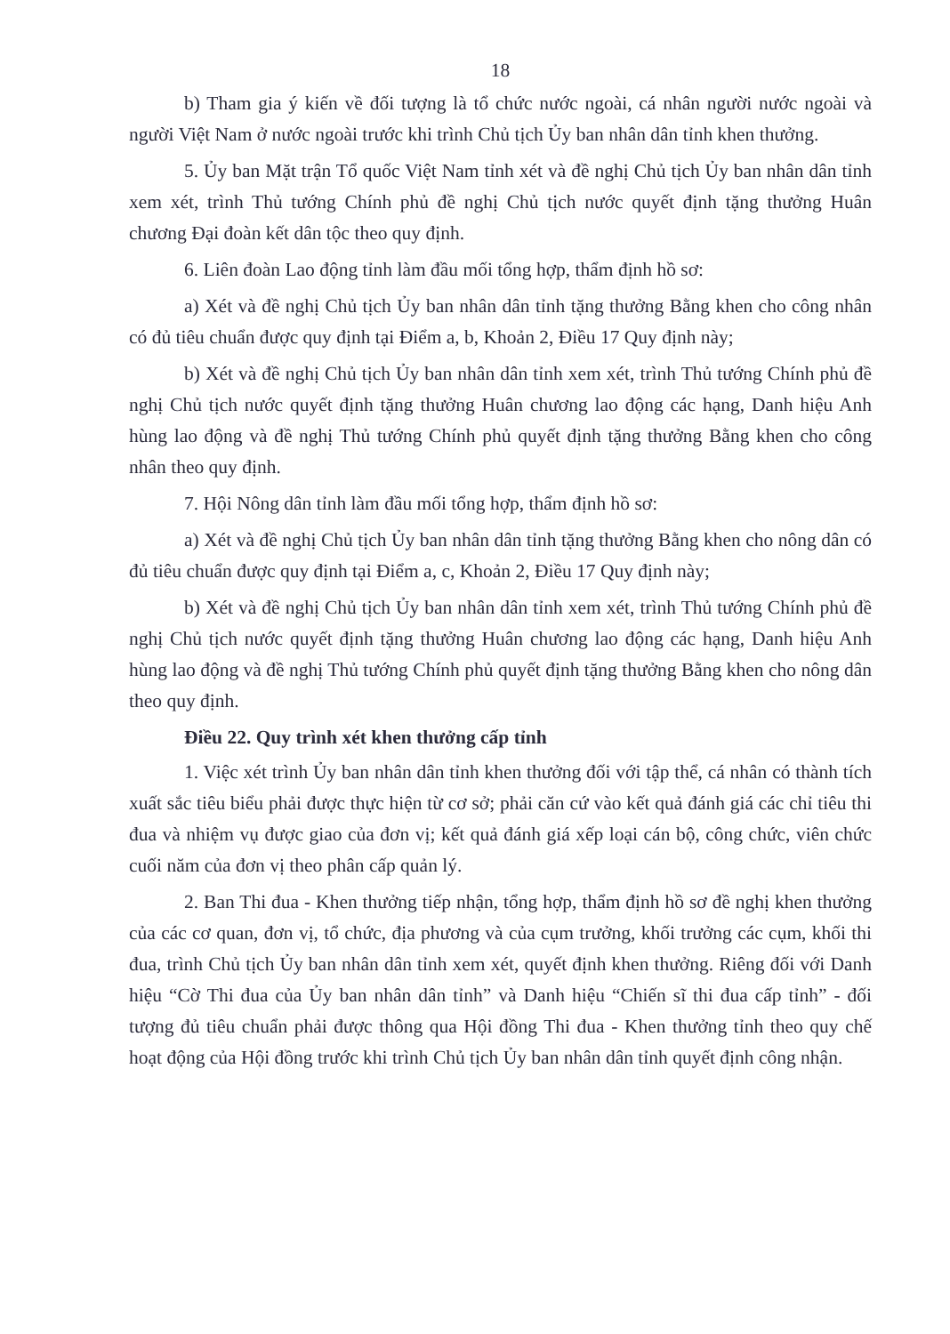18
b) Tham gia ý kiến về đối tượng là tổ chức nước ngoài, cá nhân người nước ngoài và người Việt Nam ở nước ngoài trước khi trình Chủ tịch Ủy ban nhân dân tỉnh khen thưởng.
5. Ủy ban Mặt trận Tổ quốc Việt Nam tỉnh xét và đề nghị Chủ tịch Ủy ban nhân dân tỉnh xem xét, trình Thủ tướng Chính phủ đề nghị Chủ tịch nước quyết định tặng thưởng Huân chương Đại đoàn kết dân tộc theo quy định.
6. Liên đoàn Lao động tỉnh làm đầu mối tổng hợp, thẩm định hồ sơ:
a) Xét và đề nghị Chủ tịch Ủy ban nhân dân tỉnh tặng thưởng Bằng khen cho công nhân có đủ tiêu chuẩn được quy định tại Điểm a, b, Khoản 2, Điều 17 Quy định này;
b) Xét và đề nghị Chủ tịch Ủy ban nhân dân tỉnh xem xét, trình Thủ tướng Chính phủ đề nghị Chủ tịch nước quyết định tặng thưởng Huân chương lao động các hạng, Danh hiệu Anh hùng lao động và đề nghị Thủ tướng Chính phủ quyết định tặng thưởng Bằng khen cho công nhân theo quy định.
7. Hội Nông dân tỉnh làm đầu mối tổng hợp, thẩm định hồ sơ:
a) Xét và đề nghị Chủ tịch Ủy ban nhân dân tỉnh tặng thưởng Bằng khen cho nông dân có đủ tiêu chuẩn được quy định tại Điểm a, c, Khoản 2, Điều 17 Quy định này;
b) Xét và đề nghị Chủ tịch Ủy ban nhân dân tỉnh xem xét, trình Thủ tướng Chính phủ đề nghị Chủ tịch nước quyết định tặng thưởng Huân chương lao động các hạng, Danh hiệu Anh hùng lao động và đề nghị Thủ tướng Chính phủ quyết định tặng thưởng Bằng khen cho nông dân theo quy định.
Điều 22. Quy trình xét khen thưởng cấp tỉnh
1. Việc xét trình Ủy ban nhân dân tỉnh khen thưởng đối với tập thể, cá nhân có thành tích xuất sắc tiêu biểu phải được thực hiện từ cơ sở; phải căn cứ vào kết quả đánh giá các chỉ tiêu thi đua và nhiệm vụ được giao của đơn vị; kết quả đánh giá xếp loại cán bộ, công chức, viên chức cuối năm của đơn vị theo phân cấp quản lý.
2. Ban Thi đua - Khen thưởng tiếp nhận, tổng hợp, thẩm định hồ sơ đề nghị khen thưởng của các cơ quan, đơn vị, tổ chức, địa phương và của cụm trưởng, khối trưởng các cụm, khối thi đua, trình Chủ tịch Ủy ban nhân dân tỉnh xem xét, quyết định khen thưởng. Riêng đối với Danh hiệu “Cờ Thi đua của Ủy ban nhân dân tỉnh” và Danh hiệu “Chiến sĩ thi đua cấp tỉnh” - đối tượng đủ tiêu chuẩn phải được thông qua Hội đồng Thi đua - Khen thưởng tỉnh theo quy chế hoạt động của Hội đồng trước khi trình Chủ tịch Ủy ban nhân dân tỉnh quyết định công nhận.